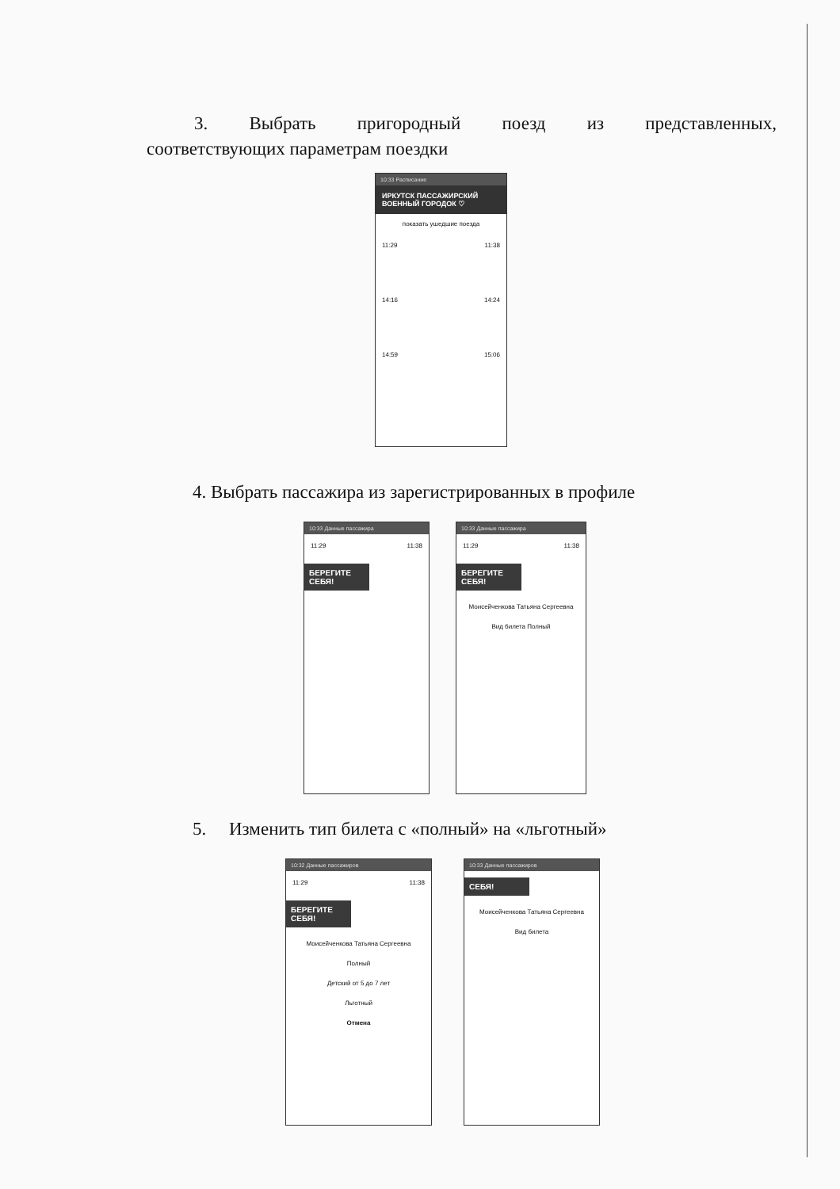3. Выбрать пригородный поезд из представленных,
соответствующих параметрам поездки
10:33 Расписание
ИРКУТСК ПАССАЖИРСКИЙ
ВОЕННЫЙ ГОРОДОК ♡
показать ушедшие поезда
11:29 11:38
14:16 14:24
14:59 15:06
4. Выбрать пассажира из зарегистрированных в профиле
10:33 Данные пассажира
11:29 11:38
БЕРЕГИТЕ СЕБЯ!
10:33 Данные пассажира
11:29 11:38
БЕРЕГИТЕ СЕБЯ!
Моисейченкова Татьяна Сергеевна
Вид билета Полный
5. Изменить тип билета с «полный» на «льготный»
10:32 Данные пассажиров
11:29 11:38
БЕРЕГИТЕ СЕБЯ!
Моисейченкова Татьяна Сергеевна
Полный
Детский от 5 до 7 лет
Льготный
Отмена
10:33 Данные пассажиров
СЕБЯ!
Моисейченкова Татьяна Сергеевна
Вид билета